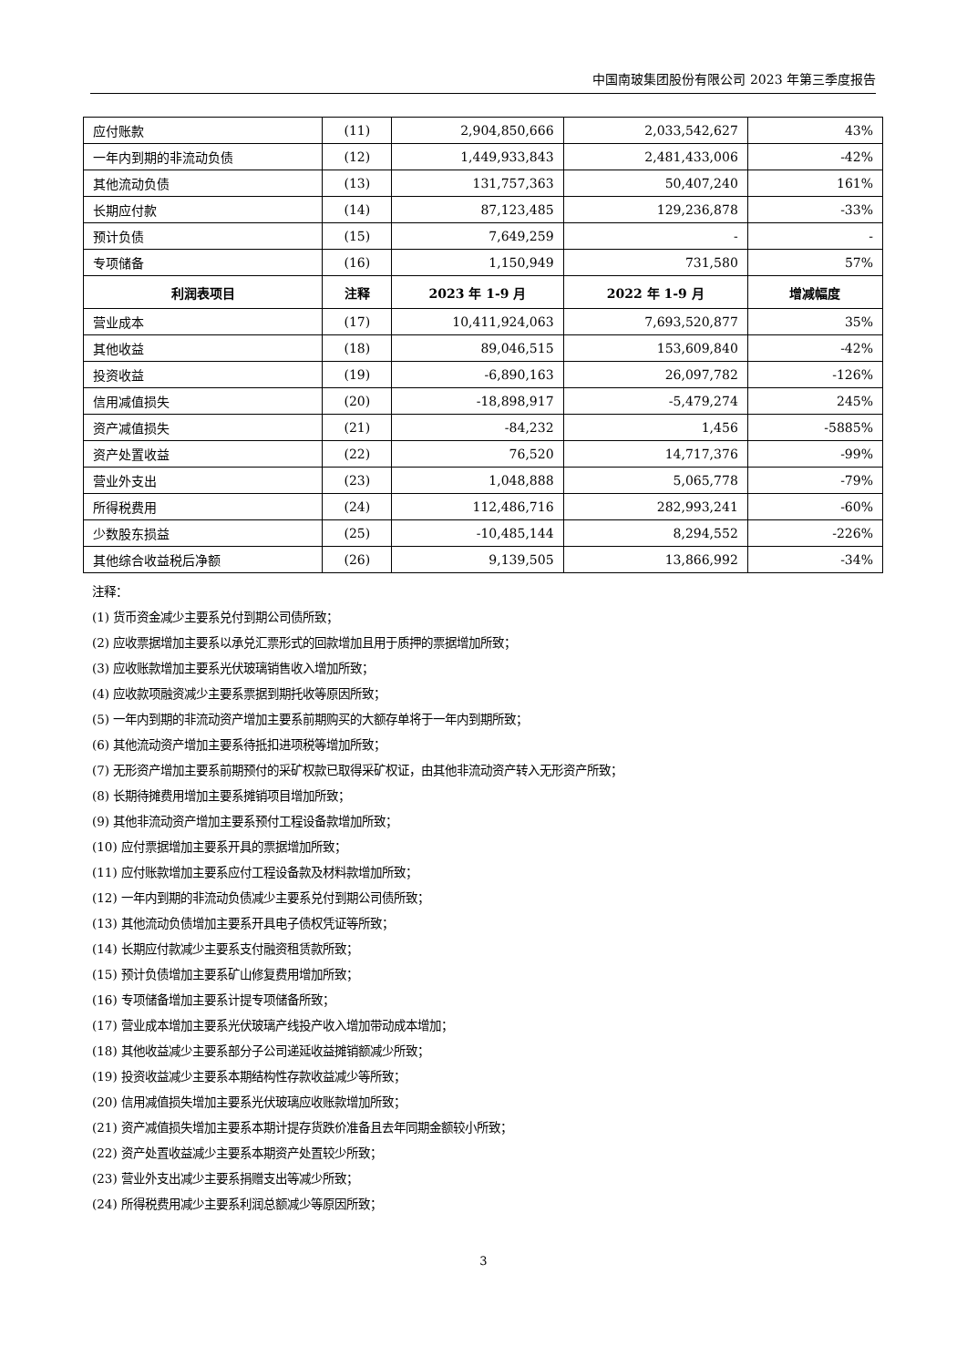中国南玻集团股份有限公司 2023 年第三季度报告
| 应付账款 | (11) | 2,904,850,666 | 2,033,542,627 | 43% |
| 一年内到期的非流动负债 | (12) | 1,449,933,843 | 2,481,433,006 | -42% |
| 其他流动负债 | (13) | 131,757,363 | 50,407,240 | 161% |
| 长期应付款 | (14) | 87,123,485 | 129,236,878 | -33% |
| 预计负债 | (15) | 7,649,259 | - | - |
| 专项储备 | (16) | 1,150,949 | 731,580 | 57% |
| 利润表项目 | 注释 | 2023 年 1-9 月 | 2022 年 1-9 月 | 增减幅度 |
| 营业成本 | (17) | 10,411,924,063 | 7,693,520,877 | 35% |
| 其他收益 | (18) | 89,046,515 | 153,609,840 | -42% |
| 投资收益 | (19) | -6,890,163 | 26,097,782 | -126% |
| 信用减值损失 | (20) | -18,898,917 | -5,479,274 | 245% |
| 资产减值损失 | (21) | -84,232 | 1,456 | -5885% |
| 资产处置收益 | (22) | 76,520 | 14,717,376 | -99% |
| 营业外支出 | (23) | 1,048,888 | 5,065,778 | -79% |
| 所得税费用 | (24) | 112,486,716 | 282,993,241 | -60% |
| 少数股东损益 | (25) | -10,485,144 | 8,294,552 | -226% |
| 其他综合收益税后净额 | (26) | 9,139,505 | 13,866,992 | -34% |
注释：
(1) 货币资金减少主要系兑付到期公司债所致；
(2) 应收票据增加主要系以承兑汇票形式的回款增加且用于质押的票据增加所致；
(3) 应收账款增加主要系光伏玻璃销售收入增加所致；
(4) 应收款项融资减少主要系票据到期托收等原因所致；
(5) 一年内到期的非流动资产增加主要系前期购买的大额存单将于一年内到期所致；
(6) 其他流动资产增加主要系待抵扣进项税等增加所致；
(7) 无形资产增加主要系前期预付的采矿权款已取得采矿权证，由其他非流动资产转入无形资产所致；
(8) 长期待摊费用增加主要系摊销项目增加所致；
(9) 其他非流动资产增加主要系预付工程设备款增加所致；
(10) 应付票据增加主要系开具的票据增加所致；
(11) 应付账款增加主要系应付工程设备款及材料款增加所致；
(12) 一年内到期的非流动负债减少主要系兑付到期公司债所致；
(13) 其他流动负债增加主要系开具电子债权凭证等所致；
(14) 长期应付款减少主要系支付融资租赁款所致；
(15) 预计负债增加主要系矿山修复费用增加所致；
(16) 专项储备增加主要系计提专项储备所致；
(17) 营业成本增加主要系光伏玻璃产线投产收入增加带动成本增加；
(18) 其他收益减少主要系部分子公司递延收益摊销额减少所致；
(19) 投资收益减少主要系本期结构性存款收益减少等所致；
(20) 信用减值损失增加主要系光伏玻璃应收账款增加所致；
(21) 资产减值损失增加主要系本期计提存货跌价准备且去年同期金额较小所致；
(22) 资产处置收益减少主要系本期资产处置较少所致；
(23) 营业外支出减少主要系捐赠支出等减少所致；
(24) 所得税费用减少主要系利润总额减少等原因所致；
3